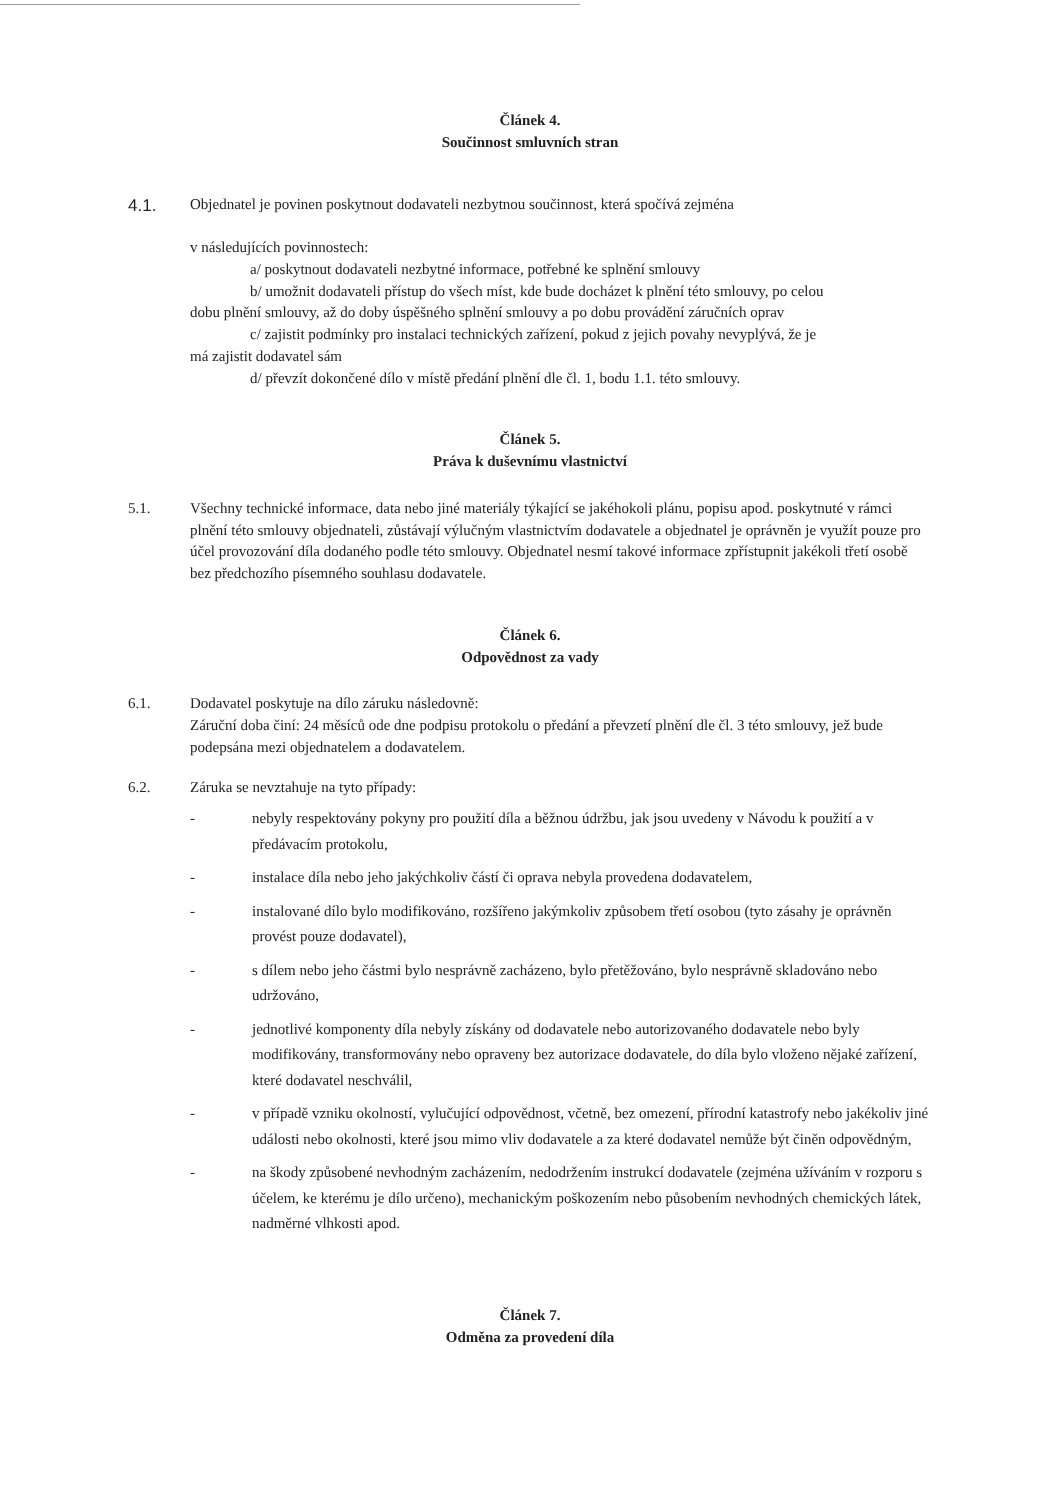Článek 4.
Součinnost smluvních stran
4.1. Objednatel je povinen poskytnout dodavateli nezbytnou součinnost, která spočívá zejména
v následujících povinnostech:
a/ poskytnout dodavateli nezbytné informace, potřebné ke splnění smlouvy
b/ umožnit dodavateli přístup do všech míst, kde bude docházet k plnění této smlouvy, po celou
dobu plnění smlouvy, až do doby úspěšného splnění smlouvy a po dobu provádění záručních oprav
c/ zajistit podmínky pro instalaci technických zařízení, pokud z jejich povahy nevyplývá, že je
má zajistit dodavatel sám
d/ převzít dokončené dílo v místě předání plnění dle čl. 1, bodu 1.1. této smlouvy.
Článek 5.
Práva k duševnímu vlastnictví
5.1. Všechny technické informace, data nebo jiné materiály týkající se jakéhokoli plánu, popisu apod. poskytnuté v rámci plnění této smlouvy objednateli, zůstávají výlučným vlastnictvím dodavatele a objednatel je oprávněn je využít pouze pro účel provozování díla dodaného podle této smlouvy. Objednatel nesmí takové informace zpřístupnit jakékoli třetí osobě bez předchozího písemného souhlasu dodavatele.
Článek 6.
Odpovědnost za vady
6.1. Dodavatel poskytuje na dílo záruku následovně:
Záruční doba činí: 24 měsíců ode dne podpisu protokolu o předání a převzetí plnění dle čl. 3 této smlouvy, jež bude podepsána mezi objednatelem a dodavatelem.
6.2. Záruka se nevztahuje na tyto případy:
- nebyly respektovány pokyny pro použití díla a běžnou údržbu, jak jsou uvedeny v Návodu k použití a v předávacím protokolu,
- instalace díla nebo jeho jakýchkoliv částí či oprava nebyla provedena dodavatelem,
- instalované dílo bylo modifikováno, rozšířeno jakýmkoliv způsobem třetí osobou (tyto zásahy je oprávněn provést pouze dodavatel),
- s dílem nebo jeho částmi bylo nesprávně zacházeno, bylo přetěžováno, bylo nesprávně skladováno nebo udržováno,
- jednotlivé komponenty díla nebyly získány od dodavatele nebo autorizovaného dodavatele nebo byly modifikovány, transformovány nebo opraveny bez autorizace dodavatele, do díla bylo vloženo nějaké zařízení, které dodavatel neschválil,
- v případě vzniku okolností, vylučující odpovědnost, včetně, bez omezení, přírodní katastrofy nebo jakékoliv jiné události nebo okolnosti, které jsou mimo vliv dodavatele a za které dodavatel nemůže být činěn odpovědným,
- na škody způsobené nevhodným zacházením, nedodržením instrukcí dodavatele (zejména užíváním v rozporu s účelem, ke kterému je dílo určeno), mechanickým poškozením nebo působením nevhodných chemických látek, nadměrné vlhkosti apod.
Článek 7.
Odměna za provedení díla